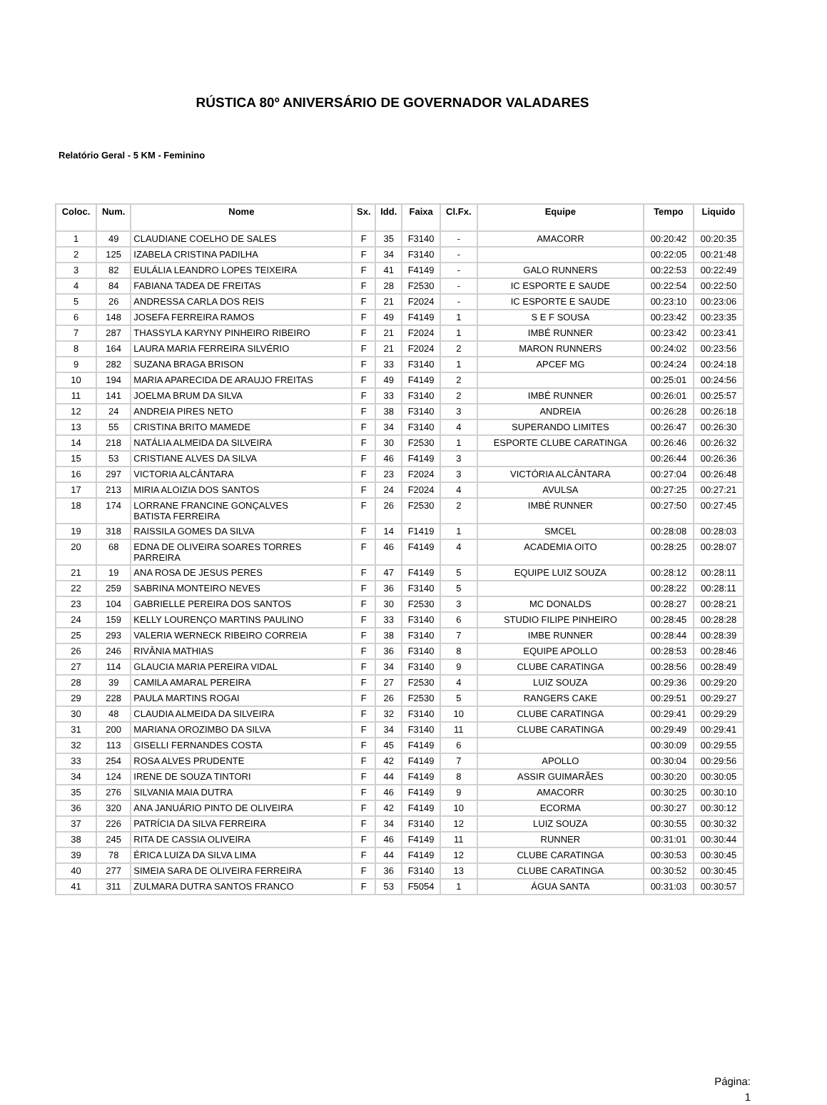RÚSTICA 80º ANIVERSÁRIO DE GOVERNADOR VALADARES
Relatório Geral - 5 KM - Feminino
| Coloc. | Num. | Nome | Sx. | Idd. | Faixa | Cl.Fx. | Equipe | Tempo | Liquido |
| --- | --- | --- | --- | --- | --- | --- | --- | --- | --- |
| 1 | 49 | CLAUDIANE COELHO DE SALES | F | 35 | F3140 | - | AMACORR | 00:20:42 | 00:20:35 |
| 2 | 125 | IZABELA CRISTINA PADILHA | F | 34 | F3140 | - | | 00:22:05 | 00:21:48 |
| 3 | 82 | EULÁLIA LEANDRO LOPES TEIXEIRA | F | 41 | F4149 | - | GALO RUNNERS | 00:22:53 | 00:22:49 |
| 4 | 84 | FABIANA TADEA DE FREITAS | F | 28 | F2530 | - | IC ESPORTE E SAUDE | 00:22:54 | 00:22:50 |
| 5 | 26 | ANDRESSA CARLA DOS REIS | F | 21 | F2024 | - | IC ESPORTE E SAUDE | 00:23:10 | 00:23:06 |
| 6 | 148 | JOSEFA FERREIRA RAMOS | F | 49 | F4149 | 1 | S E F SOUSA | 00:23:42 | 00:23:35 |
| 7 | 287 | THASSYLA KARYNY PINHEIRO RIBEIRO | F | 21 | F2024 | 1 | IMBÉ RUNNER | 00:23:42 | 00:23:41 |
| 8 | 164 | LAURA MARIA FERREIRA SILVÉRIO | F | 21 | F2024 | 2 | MARON RUNNERS | 00:24:02 | 00:23:56 |
| 9 | 282 | SUZANA BRAGA BRISON | F | 33 | F3140 | 1 | APCEF MG | 00:24:24 | 00:24:18 |
| 10 | 194 | MARIA APARECIDA DE ARAUJO FREITAS | F | 49 | F4149 | 2 | | 00:25:01 | 00:24:56 |
| 11 | 141 | JOELMA BRUM DA SILVA | F | 33 | F3140 | 2 | IMBÉ RUNNER | 00:26:01 | 00:25:57 |
| 12 | 24 | ANDREIA PIRES NETO | F | 38 | F3140 | 3 | ANDREIA | 00:26:28 | 00:26:18 |
| 13 | 55 | CRISTINA BRITO MAMEDE | F | 34 | F3140 | 4 | SUPERANDO LIMITES | 00:26:47 | 00:26:30 |
| 14 | 218 | NATÁLIA ALMEIDA DA SILVEIRA | F | 30 | F2530 | 1 | ESPORTE CLUBE CARATINGA | 00:26:46 | 00:26:32 |
| 15 | 53 | CRISTIANE ALVES DA SILVA | F | 46 | F4149 | 3 | | 00:26:44 | 00:26:36 |
| 16 | 297 | VICTORIA ALCÂNTARA | F | 23 | F2024 | 3 | VICTÓRIA ALCÂNTARA | 00:27:04 | 00:26:48 |
| 17 | 213 | MIRIA ALOIZIA DOS SANTOS | F | 24 | F2024 | 4 | AVULSA | 00:27:25 | 00:27:21 |
| 18 | 174 | LORRANE FRANCINE GONÇALVES BATISTA FERREIRA | F | 26 | F2530 | 2 | IMBÉ RUNNER | 00:27:50 | 00:27:45 |
| 19 | 318 | RAISSILA GOMES DA SILVA | F | 14 | F1419 | 1 | SMCEL | 00:28:08 | 00:28:03 |
| 20 | 68 | EDNA DE OLIVEIRA SOARES TORRES PARREIRA | F | 46 | F4149 | 4 | ACADEMIA OITO | 00:28:25 | 00:28:07 |
| 21 | 19 | ANA ROSA DE JESUS PERES | F | 47 | F4149 | 5 | EQUIPE LUIZ SOUZA | 00:28:12 | 00:28:11 |
| 22 | 259 | SABRINA MONTEIRO NEVES | F | 36 | F3140 | 5 | | 00:28:22 | 00:28:11 |
| 23 | 104 | GABRIELLE PEREIRA DOS SANTOS | F | 30 | F2530 | 3 | MC DONALDS | 00:28:27 | 00:28:21 |
| 24 | 159 | KELLY LOURENÇO MARTINS PAULINO | F | 33 | F3140 | 6 | STUDIO FILIPE PINHEIRO | 00:28:45 | 00:28:28 |
| 25 | 293 | VALERIA WERNECK RIBEIRO CORREIA | F | 38 | F3140 | 7 | IMBE RUNNER | 00:28:44 | 00:28:39 |
| 26 | 246 | RIVÂNIA MATHIAS | F | 36 | F3140 | 8 | EQUIPE APOLLO | 00:28:53 | 00:28:46 |
| 27 | 114 | GLAUCIA MARIA PEREIRA VIDAL | F | 34 | F3140 | 9 | CLUBE CARATINGA | 00:28:56 | 00:28:49 |
| 28 | 39 | CAMILA AMARAL PEREIRA | F | 27 | F2530 | 4 | LUIZ SOUZA | 00:29:36 | 00:29:20 |
| 29 | 228 | PAULA MARTINS ROGAI | F | 26 | F2530 | 5 | RANGERS CAKE | 00:29:51 | 00:29:27 |
| 30 | 48 | CLAUDIA ALMEIDA DA SILVEIRA | F | 32 | F3140 | 10 | CLUBE CARATINGA | 00:29:41 | 00:29:29 |
| 31 | 200 | MARIANA OROZIMBO DA SILVA | F | 34 | F3140 | 11 | CLUBE CARATINGA | 00:29:49 | 00:29:41 |
| 32 | 113 | GISELLI FERNANDES COSTA | F | 45 | F4149 | 6 | | 00:30:09 | 00:29:55 |
| 33 | 254 | ROSA ALVES PRUDENTE | F | 42 | F4149 | 7 | APOLLO | 00:30:04 | 00:29:56 |
| 34 | 124 | IRENE DE SOUZA TINTORI | F | 44 | F4149 | 8 | ASSIR GUIMARÃES | 00:30:20 | 00:30:05 |
| 35 | 276 | SILVANIA MAIA DUTRA | F | 46 | F4149 | 9 | AMACORR | 00:30:25 | 00:30:10 |
| 36 | 320 | ANA JANUÁRIO PINTO DE OLIVEIRA | F | 42 | F4149 | 10 | ECORMA | 00:30:27 | 00:30:12 |
| 37 | 226 | PATRÍCIA DA SILVA FERREIRA | F | 34 | F3140 | 12 | LUIZ SOUZA | 00:30:55 | 00:30:32 |
| 38 | 245 | RITA DE CASSIA OLIVEIRA | F | 46 | F4149 | 11 | RUNNER | 00:31:01 | 00:30:44 |
| 39 | 78 | ÉRICA LUIZA DA SILVA LIMA | F | 44 | F4149 | 12 | CLUBE CARATINGA | 00:30:53 | 00:30:45 |
| 40 | 277 | SIMEIA SARA DE OLIVEIRA FERREIRA | F | 36 | F3140 | 13 | CLUBE CARATINGA | 00:30:52 | 00:30:45 |
| 41 | 311 | ZULMARA DUTRA SANTOS FRANCO | F | 53 | F5054 | 1 | ÁGUA SANTA | 00:31:03 | 00:30:57 |
Página:
1